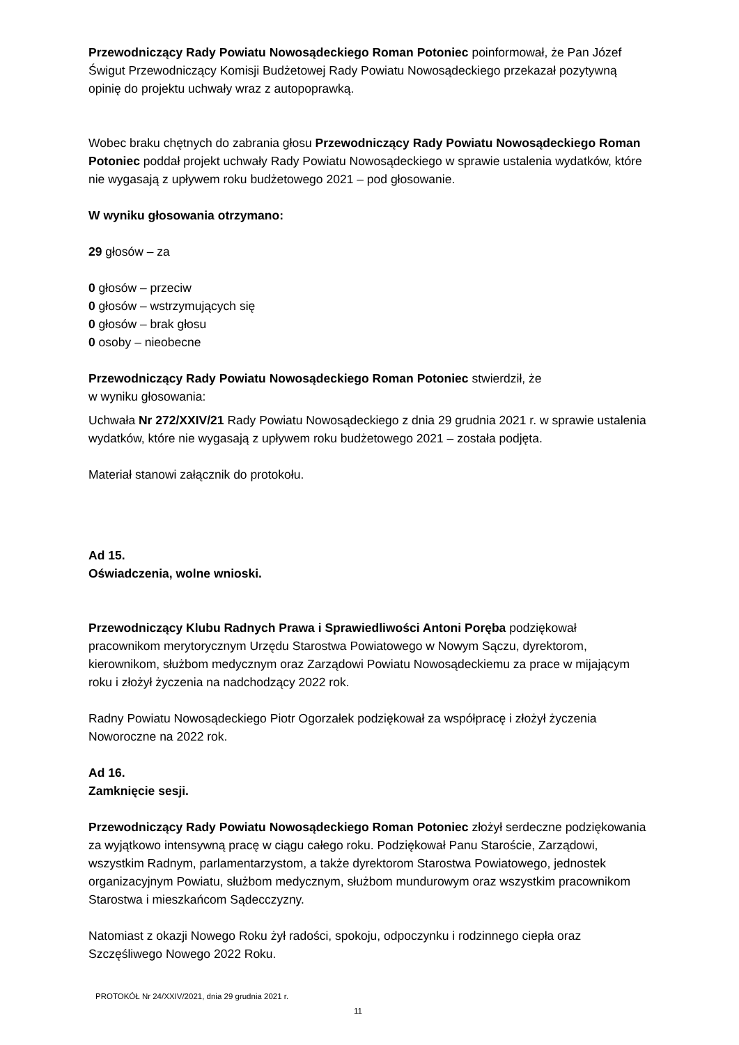Przewodniczący Rady Powiatu Nowosądeckiego Roman Potoniec poinformował, że Pan Józef Świgut Przewodniczący Komisji Budżetowej Rady Powiatu Nowosądeckiego przekazał pozytywną opinię do projektu uchwały wraz z autopoprawką.
Wobec braku chętnych do zabrania głosu Przewodniczący Rady Powiatu Nowosądeckiego Roman Potoniec poddał projekt uchwały Rady Powiatu Nowosądeckiego w sprawie ustalenia wydatków, które nie wygasają z upływem roku budżetowego 2021 – pod głosowanie.
W wyniku głosowania otrzymano:
29 głosów – za
0 głosów – przeciw
0 głosów – wstrzymujących się
0 głosów – brak głosu
0 osoby – nieobecne
Przewodniczący Rady Powiatu Nowosądeckiego Roman Potoniec stwierdził, że
w wyniku głosowania:
Uchwała Nr 272/XXIV/21 Rady Powiatu Nowosądeckiego z dnia 29 grudnia 2021 r. w sprawie ustalenia wydatków, które nie wygasają z upływem roku budżetowego 2021 – została podjęta.
Materiał stanowi załącznik do protokołu.
Ad 15.
Oświadczenia, wolne wnioski.
Przewodniczący Klubu Radnych Prawa i Sprawiedliwości Antoni Poręba podziękował pracownikom merytorycznym Urzędu Starostwa Powiatowego w Nowym Sączu, dyrektorom, kierownikom, służbom medycznym oraz Zarządowi Powiatu Nowosądeckiemu za prace w mijającym roku i złożył życzenia na nadchodzący 2022 rok.
Radny Powiatu Nowosądeckiego Piotr Ogorzałek podziękował za współpracę i złożył życzenia Noworoczne na 2022 rok.
Ad 16.
Zamknięcie sesji.
Przewodniczący Rady Powiatu Nowosądeckiego Roman Potoniec złożył serdeczne podziękowania za wyjątkowo intensywną pracę w ciągu całego roku. Podziękował Panu Staroście, Zarządowi, wszystkim Radnym, parlamentarzystom, a także dyrektorom Starostwa Powiatowego, jednostek organizacyjnym Powiatu, służbom medycznym, służbom mundurowym oraz wszystkim pracownikom Starostwa i mieszkańcom Sądecczyzny.
Natomiast z okazji Nowego Roku żył radości, spokoju, odpoczynku i rodzinnego ciepła oraz Szczęśliwego Nowego 2022 Roku.
PROTOKÓŁ Nr 24/XXIV/2021, dnia 29 grudnia 2021 r.
11